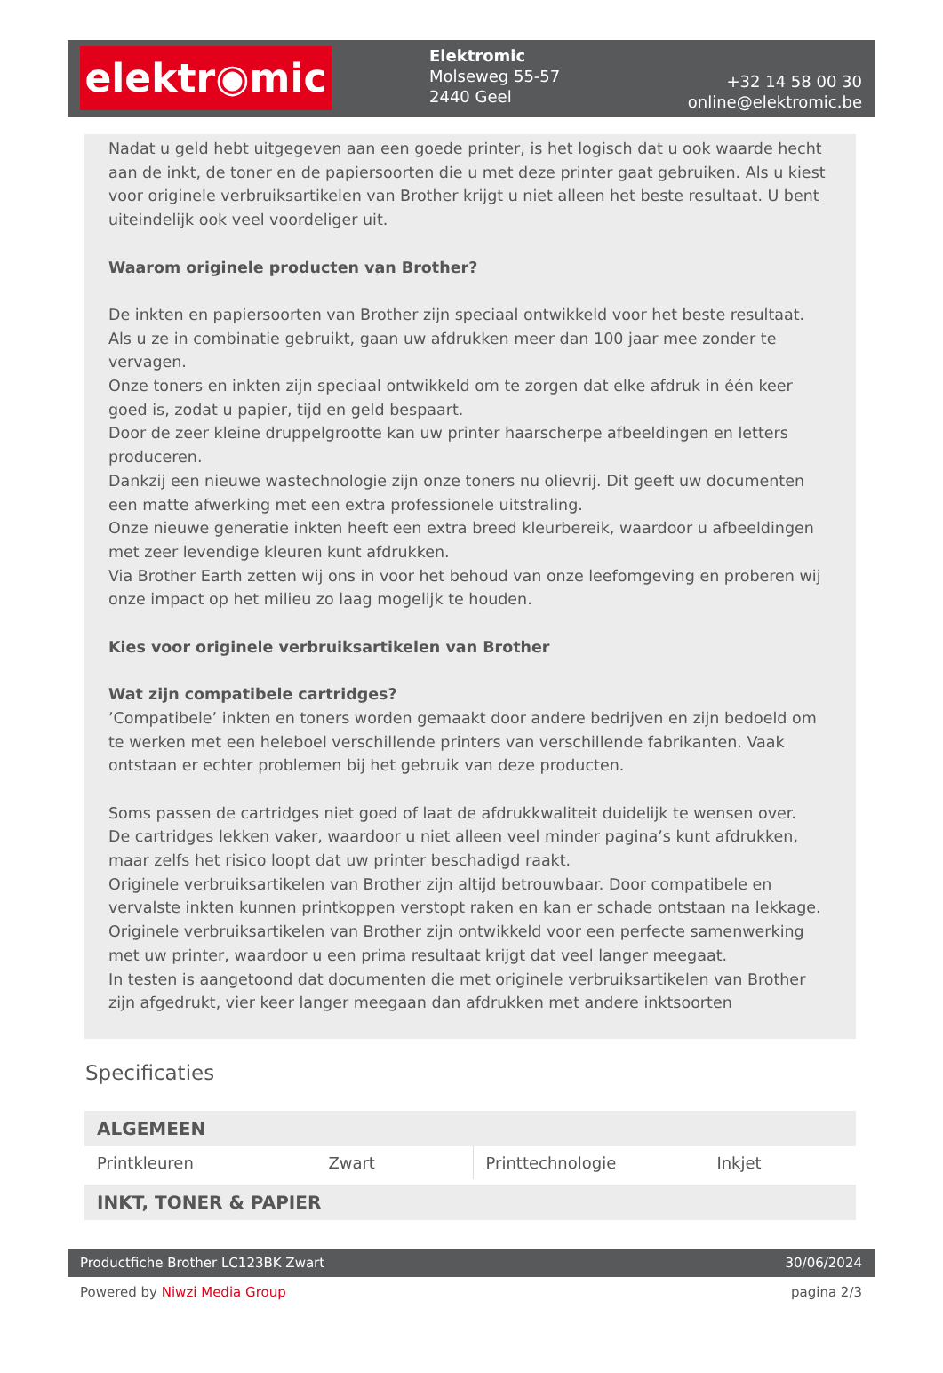elektr◉mic
Elektromic
Molseweg 55-57
2440 Geel
+32 14 58 00 30
online@elektromic.be
Nadat u geld hebt uitgegeven aan een goede printer, is het logisch dat u ook waarde hecht aan de inkt, de toner en de papiersoorten die u met deze printer gaat gebruiken. Als u kiest voor originele verbruiksartikelen van Brother krijgt u niet alleen het beste resultaat. U bent uiteindelijk ook veel voordeliger uit.
Waarom originele producten van Brother?
De inkten en papiersoorten van Brother zijn speciaal ontwikkeld voor het beste resultaat. Als u ze in combinatie gebruikt, gaan uw afdrukken meer dan 100 jaar mee zonder te vervagen.
Onze toners en inkten zijn speciaal ontwikkeld om te zorgen dat elke afdruk in één keer goed is, zodat u papier, tijd en geld bespaart.
Door de zeer kleine druppelgrootte kan uw printer haarscherpe afbeeldingen en letters produceren.
Dankzij een nieuwe wastechnologie zijn onze toners nu olievrij. Dit geeft uw documenten een matte afwerking met een extra professionele uitstraling.
Onze nieuwe generatie inkten heeft een extra breed kleurbereik, waardoor u afbeeldingen met zeer levendige kleuren kunt afdrukken.
Via Brother Earth zetten wij ons in voor het behoud van onze leefomgeving en proberen wij onze impact op het milieu zo laag mogelijk te houden.
Kies voor originele verbruiksartikelen van Brother
Wat zijn compatibele cartridges?
’Compatibele’ inkten en toners worden gemaakt door andere bedrijven en zijn bedoeld om te werken met een heleboel verschillende printers van verschillende fabrikanten. Vaak ontstaan er echter problemen bij het gebruik van deze producten.
Soms passen de cartridges niet goed of laat de afdrukkwaliteit duidelijk te wensen over.
De cartridges lekken vaker, waardoor u niet alleen veel minder pagina’s kunt afdrukken, maar zelfs het risico loopt dat uw printer beschadigd raakt.
Originele verbruiksartikelen van Brother zijn altijd betrouwbaar. Door compatibele en vervalste inkten kunnen printkoppen verstopt raken en kan er schade ontstaan na lekkage.
Originele verbruiksartikelen van Brother zijn ontwikkeld voor een perfecte samenwerking met uw printer, waardoor u een prima resultaat krijgt dat veel langer meegaat.
In testen is aangetoond dat documenten die met originele verbruiksartikelen van Brother zijn afgedrukt, vier keer langer meegaan dan afdrukken met andere inktsoorten
Specificaties
| ALGEMEEN | | | |
| --- | --- | --- | --- |
| Printkleuren | Zwart | Printtechnologie | Inkjet |
| INKT, TONER & PAPIER | | | |
Productfiche Brother LC123BK Zwart 30/06/2024
Powered by Niwzi Media Group pagina 2/3